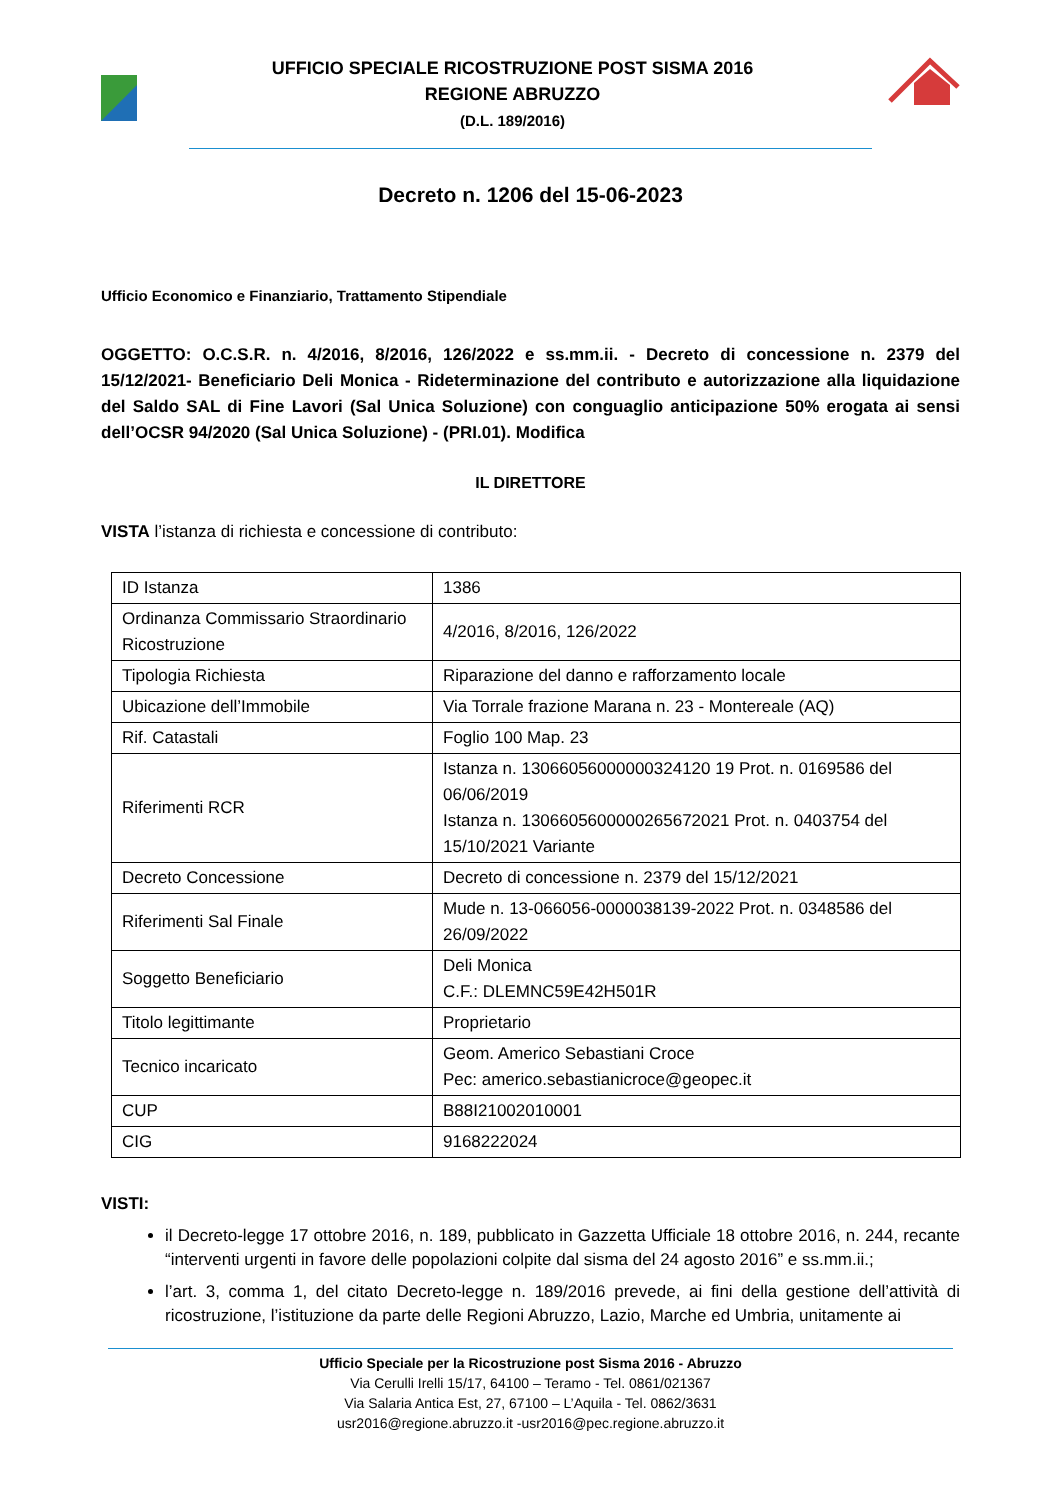UFFICIO SPECIALE RICOSTRUZIONE POST SISMA 2016
REGIONE ABRUZZO
(D.L. 189/2016)
Decreto n. 1206 del 15-06-2023
Ufficio Economico e Finanziario, Trattamento Stipendiale
OGGETTO: O.C.S.R. n. 4/2016, 8/2016, 126/2022 e ss.mm.ii. - Decreto di concessione n. 2379 del 15/12/2021- Beneficiario Deli Monica - Rideterminazione del contributo e autorizzazione alla liquidazione del Saldo SAL di Fine Lavori (Sal Unica Soluzione) con conguaglio anticipazione 50% erogata ai sensi dell’OCSR 94/2020 (Sal Unica Soluzione) - (PRI.01). Modifica
IL DIRETTORE
VISTA l’istanza di richiesta e concessione di contributo:
| ID Istanza | 1386 |
| Ordinanza Commissario Straordinario Ricostruzione | 4/2016, 8/2016, 126/2022 |
| Tipologia Richiesta | Riparazione del danno e rafforzamento locale |
| Ubicazione dell’Immobile | Via Torrale frazione Marana n. 23 - Montereale (AQ) |
| Rif. Catastali | Foglio 100 Map. 23 |
| Riferimenti RCR | Istanza n. 13066056000000324120 19 Prot. n. 0169586 del 06/06/2019 Istanza n. 1306605600000265672021 Prot. n. 0403754 del 15/10/2021 Variante |
| Decreto Concessione | Decreto di concessione n. 2379 del 15/12/2021 |
| Riferimenti Sal Finale | Mude n. 13-066056-0000038139-2022 Prot. n. 0348586 del 26/09/2022 |
| Soggetto Beneficiario | Deli Monica C.F.: DLEMNC59E42H501R |
| Titolo legittimante | Proprietario |
| Tecnico incaricato | Geom. Americo Sebastiani Croce Pec: americo.sebastianicroce@geopec.it |
| CUP | B88I21002010001 |
| CIG | 9168222024 |
VISTI:
il Decreto-legge 17 ottobre 2016, n. 189, pubblicato in Gazzetta Ufficiale 18 ottobre 2016, n. 244, recante “interventi urgenti in favore delle popolazioni colpite dal sisma del 24 agosto 2016” e ss.mm.ii.;
l’art. 3, comma 1, del citato Decreto-legge n. 189/2016 prevede, ai fini della gestione dell’attività di ricostruzione, l’istituzione da parte delle Regioni Abruzzo, Lazio, Marche ed Umbria, unitamente ai
Ufficio Speciale per la Ricostruzione post Sisma 2016 - Abruzzo
Via Cerulli Irelli 15/17, 64100 – Teramo - Tel. 0861/021367
Via Salaria Antica Est, 27, 67100 – L’Aquila - Tel. 0862/3631
usr2016@regione.abruzzo.it -usr2016@pec.regione.abruzzo.it